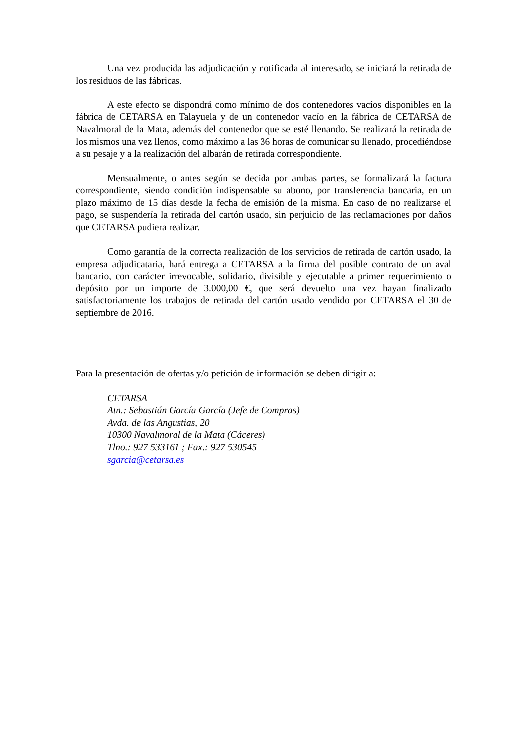Una vez producida las adjudicación y notificada al interesado, se iniciará la retirada de los residuos de las fábricas.
A este efecto se dispondrá como mínimo de dos contenedores vacíos disponibles en la fábrica de CETARSA en Talayuela y de un contenedor vacío en la fábrica de CETARSA de Navalmoral de la Mata, además del contenedor que se esté llenando. Se realizará la retirada de los mismos una vez llenos, como máximo a las 36 horas de comunicar su llenado, procediéndose a su pesaje y a la realización del albarán de retirada correspondiente.
Mensualmente, o antes según se decida por ambas partes, se formalizará la factura correspondiente, siendo condición indispensable su abono, por transferencia bancaria, en un plazo máximo de 15 días desde la fecha de emisión de la misma. En caso de no realizarse el pago, se suspendería la retirada del cartón usado, sin perjuicio de las reclamaciones por daños que CETARSA pudiera realizar.
Como garantía de la correcta realización de los servicios de retirada de cartón usado, la empresa adjudicataria, hará entrega a CETARSA a la firma del posible contrato de un aval bancario, con carácter irrevocable, solidario, divisible y ejecutable a primer requerimiento o depósito por un importe de 3.000,00 €, que será devuelto una vez hayan finalizado satisfactoriamente los trabajos de retirada del cartón usado vendido por CETARSA el 30 de septiembre de 2016.
Para la presentación de ofertas y/o petición de información se deben dirigir a:
CETARSA
Atn.: Sebastián García García (Jefe de Compras)
Avda. de las Angustias, 20
10300 Navalmoral de la Mata (Cáceres)
Tlno.: 927 533161 ; Fax.: 927 530545
sgarcia@cetarsa.es